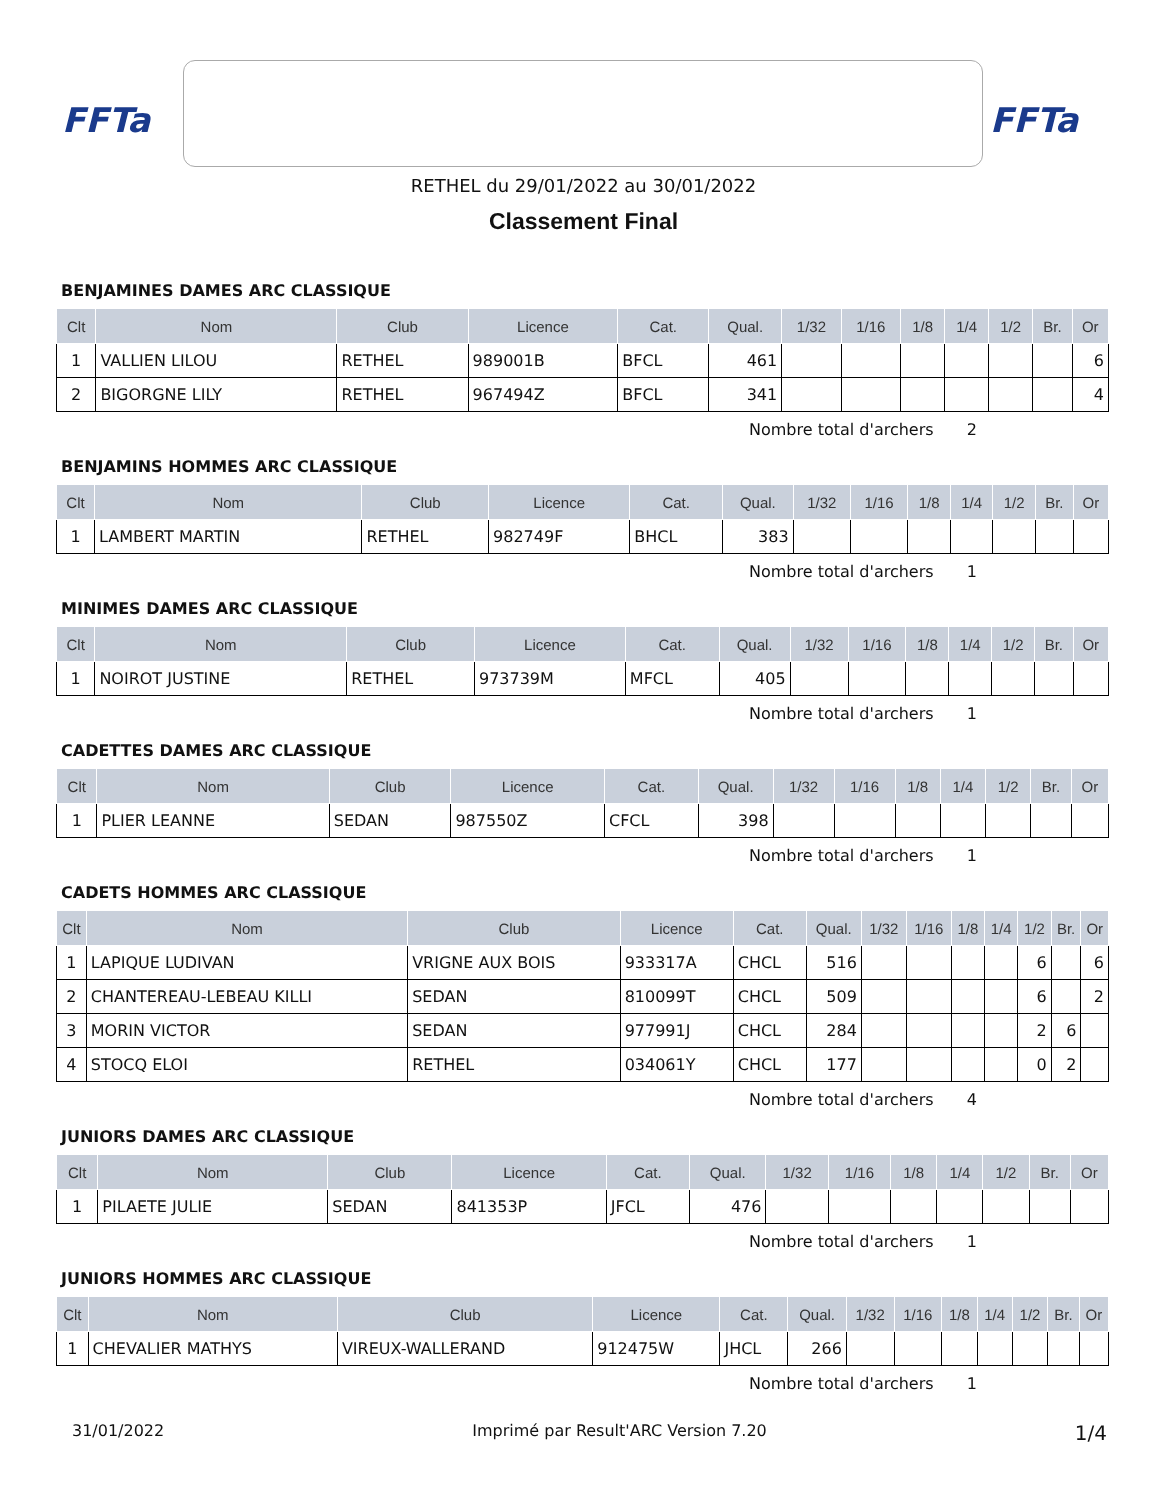FFTa
FFTa
RETHEL du 29/01/2022 au 30/01/2022
Classement Final
BENJAMINES DAMES ARC CLASSIQUE
| Clt | Nom | Club | Licence | Cat. | Qual. | 1/32 | 1/16 | 1/8 | 1/4 | 1/2 | Br. | Or |
| --- | --- | --- | --- | --- | --- | --- | --- | --- | --- | --- | --- | --- |
| 1 | VALLIEN LILOU | RETHEL | 989001B | BFCL | 461 | | | | | | | 6 |
| 2 | BIGORGNE LILY | RETHEL | 967494Z | BFCL | 341 | | | | | | | 4 |
Nombre total d'archers 2
BENJAMINS HOMMES ARC CLASSIQUE
| Clt | Nom | Club | Licence | Cat. | Qual. | 1/32 | 1/16 | 1/8 | 1/4 | 1/2 | Br. | Or |
| --- | --- | --- | --- | --- | --- | --- | --- | --- | --- | --- | --- | --- |
| 1 | LAMBERT MARTIN | RETHEL | 982749F | BHCL | 383 | | | | | | | |
Nombre total d'archers 1
MINIMES DAMES ARC CLASSIQUE
| Clt | Nom | Club | Licence | Cat. | Qual. | 1/32 | 1/16 | 1/8 | 1/4 | 1/2 | Br. | Or |
| --- | --- | --- | --- | --- | --- | --- | --- | --- | --- | --- | --- | --- |
| 1 | NOIROT JUSTINE | RETHEL | 973739M | MFCL | 405 | | | | | | | |
Nombre total d'archers 1
CADETTES DAMES ARC CLASSIQUE
| Clt | Nom | Club | Licence | Cat. | Qual. | 1/32 | 1/16 | 1/8 | 1/4 | 1/2 | Br. | Or |
| --- | --- | --- | --- | --- | --- | --- | --- | --- | --- | --- | --- | --- |
| 1 | PLIER LEANNE | SEDAN | 987550Z | CFCL | 398 | | | | | | | |
Nombre total d'archers 1
CADETS HOMMES ARC CLASSIQUE
| Clt | Nom | Club | Licence | Cat. | Qual. | 1/32 | 1/16 | 1/8 | 1/4 | 1/2 | Br. | Or |
| --- | --- | --- | --- | --- | --- | --- | --- | --- | --- | --- | --- | --- |
| 1 | LAPIQUE LUDIVAN | VRIGNE AUX BOIS | 933317A | CHCL | 516 | | | | | 6 | | 6 |
| 2 | CHANTEREAU-LEBEAU KILLI | SEDAN | 810099T | CHCL | 509 | | | | | 6 | | 2 |
| 3 | MORIN VICTOR | SEDAN | 977991J | CHCL | 284 | | | | | 2 | 6 | |
| 4 | STOCQ ELOI | RETHEL | 034061Y | CHCL | 177 | | | | | 0 | 2 | |
Nombre total d'archers 4
JUNIORS DAMES ARC CLASSIQUE
| Clt | Nom | Club | Licence | Cat. | Qual. | 1/32 | 1/16 | 1/8 | 1/4 | 1/2 | Br. | Or |
| --- | --- | --- | --- | --- | --- | --- | --- | --- | --- | --- | --- | --- |
| 1 | PILAETE JULIE | SEDAN | 841353P | JFCL | 476 | | | | | | | |
Nombre total d'archers 1
JUNIORS HOMMES ARC CLASSIQUE
| Clt | Nom | Club | Licence | Cat. | Qual. | 1/32 | 1/16 | 1/8 | 1/4 | 1/2 | Br. | Or |
| --- | --- | --- | --- | --- | --- | --- | --- | --- | --- | --- | --- | --- |
| 1 | CHEVALIER MATHYS | VIREUX-WALLERAND | 912475W | JHCL | 266 | | | | | | | |
Nombre total d'archers 1
31/01/2022 Imprimé par Result'ARC Version 7.20 1/4